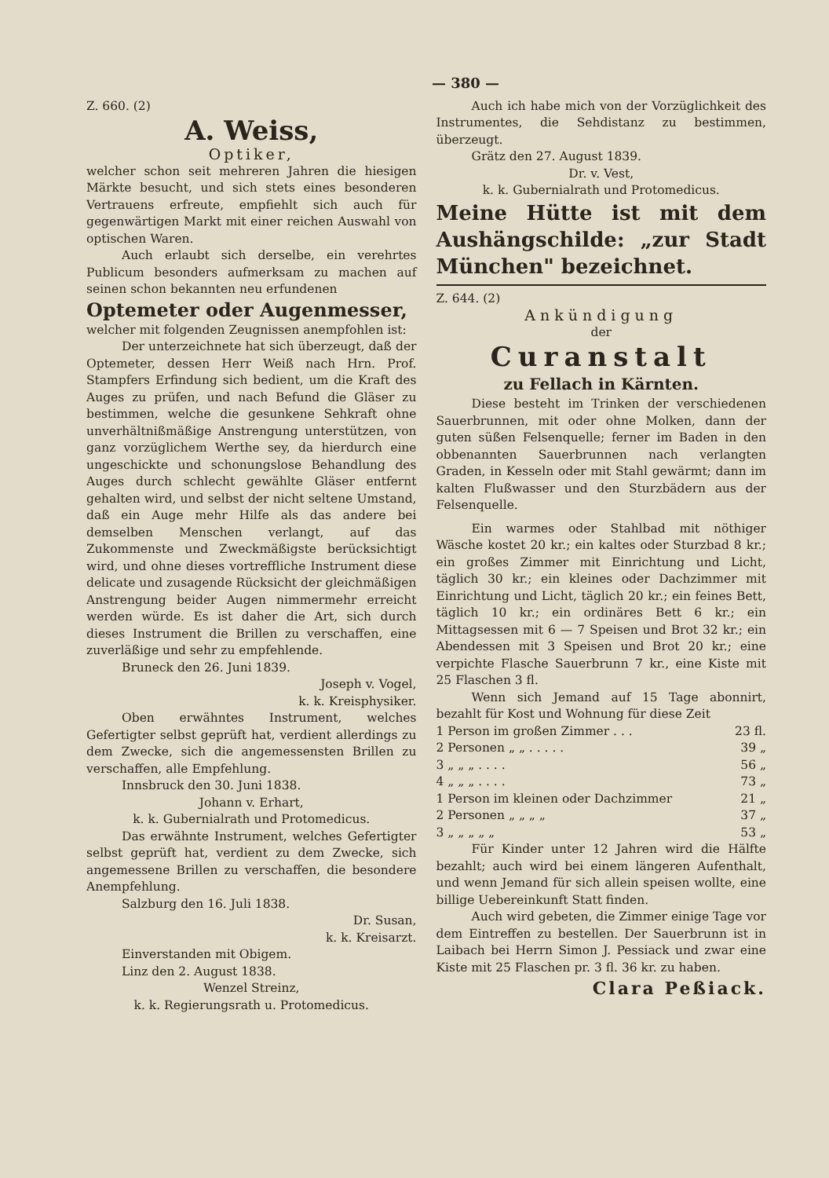— 380 —
Z. 660. (2)
A. Weiss,
Optiker,
welcher schon seit mehreren Jahren die hiesigen Märkte besucht, und sich stets eines besonderen Vertrauens erfreute, empfiehlt sich auch für gegenwärtigen Markt mit einer reichen Auswahl von optischen Waren.
Auch erlaubt sich derselbe, ein verehrtes Publicum besonders aufmerksam zu machen auf seinen schon bekannten neu erfundenen
Optemeter oder Augenmesser,
welcher mit folgenden Zeugnissen anempfohlen ist:
Der unterzeichnete hat sich überzeugt, daß der Optemeter, dessen Herr Weiß nach Hrn. Prof. Stampfers Erfindung sich bedient, um die Kraft des Auges zu prüfen, und nach Befund die Gläser zu bestimmen, welche die gesunkene Sehkraft ohne unverhältnißmäßige Anstrengung unterstützen, von ganz vorzüglichem Werthe sey, da hierdurch eine ungeschickte und schonungslose Behandlung des Auges durch schlecht gewählte Gläser entfernt gehalten wird, und selbst der nicht seltene Umstand, daß ein Auge mehr Hilfe als das andere bei demselben Menschen verlangt, auf das Zukommenste und Zweckmäßigste berücksichtigt wird, und ohne dieses vortreffliche Instrument diese delicate und zusagende Rücksicht der gleichmäßigen Anstrengung beider Augen nimmermehr erreicht werden würde. Es ist daher die Art, sich durch dieses Instrument die Brillen zu verschaffen, eine zuverläßige und sehr zu empfehlende.
Bruneck den 26. Juni 1839.
Joseph v. Vogel,
k. k. Kreisphysiker.
Oben erwähntes Instrument, welches Gefertigter selbst geprüft hat, verdient allerdings zu dem Zwecke, sich die angemessensten Brillen zu verschaffen, alle Empfehlung.
Innsbruck den 30. Juni 1838.
Johann v. Erhart,
k. k. Gubernialrath und Protomedicus.
Das erwähnte Instrument, welches Gefertigter selbst geprüft hat, verdient zu dem Zwecke, sich angemessene Brillen zu verschaffen, die besondere Anempfehlung.
Salzburg den 16. Juli 1838.
Dr. Susan,
k. k. Kreisarzt.
Einverstanden mit Obigem.
Linz den 2. August 1838.
Wenzel Streinz,
k. k. Regierungsrath u. Protomedicus.
Auch ich habe mich von der Vorzüglichkeit des Instrumentes, die Sehdistanz zu bestimmen, überzeugt.
Grätz den 27. August 1839.
Dr. v. Vest,
k. k. Gubernialrath und Protomedicus.
Meine Hütte ist mit dem Aushängschilde: „zur Stadt München" bezeichnet.
Z. 644. (2)
Ankündigung
der
Curanstalt
zu Fellach in Kärnten.
Diese besteht im Trinken der verschiedenen Sauerbrunnen, mit oder ohne Molken, dann der guten süßen Felsenquelle; ferner im Baden in den obbenannten Sauerbrunnen nach verlangten Graden, in Kesseln oder mit Stahl gewärmt; dann im kalten Flußwasser und den Sturzbädern aus der Felsenquelle.
Ein warmes oder Stahlbad mit nöthiger Wäsche kostet 20 kr.; ein kaltes oder Sturzbad 8 kr.; ein großes Zimmer mit Einrichtung und Licht, täglich 30 kr.; ein kleines oder Dachzimmer mit Einrichtung und Licht, täglich 20 kr.; ein feines Bett, täglich 10 kr.; ein ordinäres Bett 6 kr.; ein Mittagsessen mit 6 — 7 Speisen und Brot 32 kr.; ein Abendessen mit 3 Speisen und Brot 20 kr.; eine verpichte Flasche Sauerbrunn 7 kr., eine Kiste mit 25 Flaschen 3 fl.
Wenn sich Jemand auf 15 Tage abonnirt, bezahlt für Kost und Wohnung für diese Zeit
| 1 Person im großen Zimmer . . . | 23 fl. |
| 2 Personen „ „ . . . . . | 39 „ |
| 3 „ „ „ . . . . | 56 „ |
| 4 „ „ „ . . . . | 73 „ |
| 1 Person im kleinen oder Dachzimmer | 21 „ |
| 2 Personen „ „ „ „ | 37 „ |
| 3 „ „ „ „ „ | 53 „ |
Für Kinder unter 12 Jahren wird die Hälfte bezahlt; auch wird bei einem längeren Aufenthalt, und wenn Jemand für sich allein speisen wollte, eine billige Uebereinkunft Statt finden.
Auch wird gebeten, die Zimmer einige Tage vor dem Eintreffen zu bestellen. Der Sauerbrunn ist in Laibach bei Herrn Simon J. Pessiack und zwar eine Kiste mit 25 Flaschen pr. 3 fl. 36 kr. zu haben.
Clara Peßiack.